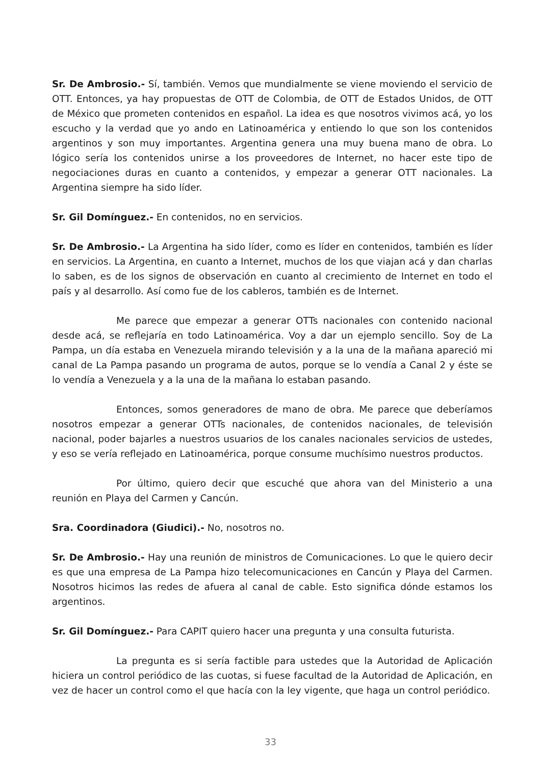Sr. De Ambrosio.- Sí, también. Vemos que mundialmente se viene moviendo el servicio de OTT. Entonces, ya hay propuestas de OTT de Colombia, de OTT de Estados Unidos, de OTT de México que prometen contenidos en español. La idea es que nosotros vivimos acá, yo los escucho y la verdad que yo ando en Latinoamérica y entiendo lo que son los contenidos argentinos y son muy importantes. Argentina genera una muy buena mano de obra. Lo lógico sería los contenidos unirse a los proveedores de Internet, no hacer este tipo de negociaciones duras en cuanto a contenidos, y empezar a generar OTT nacionales. La Argentina siempre ha sido líder.
Sr. Gil Domínguez.- En contenidos, no en servicios.
Sr. De Ambrosio.- La Argentina ha sido líder, como es líder en contenidos, también es líder en servicios. La Argentina, en cuanto a Internet, muchos de los que viajan acá y dan charlas lo saben, es de los signos de observación en cuanto al crecimiento de Internet en todo el país y al desarrollo. Así como fue de los cableros, también es de Internet.
Me parece que empezar a generar OTTs nacionales con contenido nacional desde acá, se reflejaría en todo Latinoamérica. Voy a dar un ejemplo sencillo. Soy de La Pampa, un día estaba en Venezuela mirando televisión y a la una de la mañana apareció mi canal de La Pampa pasando un programa de autos, porque se lo vendía a Canal 2 y éste se lo vendía a Venezuela y a la una de la mañana lo estaban pasando.
Entonces, somos generadores de mano de obra. Me parece que deberíamos nosotros empezar a generar OTTs nacionales, de contenidos nacionales, de televisión nacional, poder bajarles a nuestros usuarios de los canales nacionales servicios de ustedes, y eso se vería reflejado en Latinoamérica, porque consume muchísimo nuestros productos.
Por último, quiero decir que escuché que ahora van del Ministerio a una reunión en Playa del Carmen y Cancún.
Sra. Coordinadora (Giudici).- No, nosotros no.
Sr. De Ambrosio.- Hay una reunión de ministros de Comunicaciones. Lo que le quiero decir es que una empresa de La Pampa hizo telecomunicaciones en Cancún y Playa del Carmen. Nosotros hicimos las redes de afuera al canal de cable. Esto significa dónde estamos los argentinos.
Sr. Gil Domínguez.- Para CAPIT quiero hacer una pregunta y una consulta futurista.
La pregunta es si sería factible para ustedes que la Autoridad de Aplicación hiciera un control periódico de las cuotas, si fuese facultad de la Autoridad de Aplicación, en vez de hacer un control como el que hacía con la ley vigente, que haga un control periódico.
33